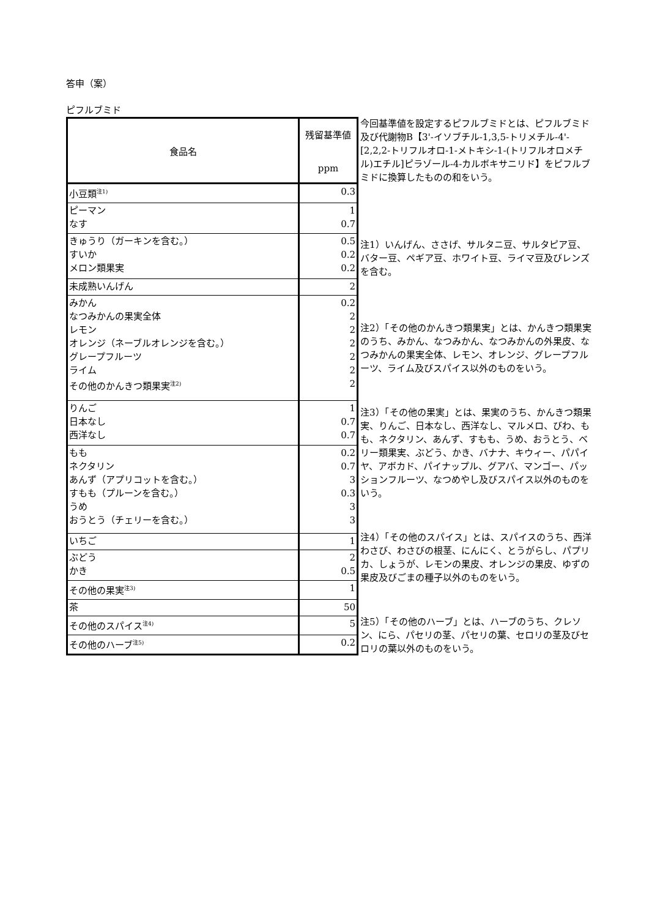答申（案）
ピフルブミド
| 食品名 | 残留基準値 ppm |
| --- | --- |
| 小豆類<sup>注1)</sup> | 0.3 |
| ピーマン なす | 1 0.7 |
| きゅうり（ガーキンを含む。） すいか メロン類果実 | 0.5 0.2 0.2 |
| 未成熟いんげん | 2 |
| みかん なつみかんの果実全体 レモン オレンジ（ネーブルオレンジを含む。） グレープフルーツ ライム その他のかんきつ類果実<sup>注2)</sup> | 0.2 2 2 2 2 2 2 |
| りんご 日本なし 西洋なし | 1 0.7 0.7 |
| もも ネクタリン あんず（アプリコットを含む。） すもも（プルーンを含む。） うめ おうとう（チェリーを含む。） | 0.2 0.7 3 0.3 3 3 |
| いちご | 1 |
| ぶどう かき | 2 0.5 |
| その他の果実<sup>注3)</sup> | 1 |
| 茶 | 50 |
| その他のスパイス<sup>注4)</sup> | 5 |
| その他のハーブ<sup>注5)</sup> | 0.2 |
今回基準値を設定するピフルブミドとは、ピフルブミド及び代謝物B【3'-イソブチル-1,3,5-トリメチル-4'-[2,2,2-トリフルオロ-1-メトキシ-1-(トリフルオロメチル)エチル]ピラゾール-4-カルボキサニリド】をピフルブミドに換算したものの和をいう。
注1）いんげん、ささげ、サルタニ豆、サルタピア豆、バター豆、ペギア豆、ホワイト豆、ライマ豆及びレンズを含む。
注2）「その他のかんきつ類果実」とは、かんきつ類果実のうち、みかん、なつみかん、なつみかんの外果皮、なつみかんの果実全体、レモン、オレンジ、グレープフルーツ、ライム及びスパイス以外のものをいう。
注3）「その他の果実」とは、果実のうち、かんきつ類果実、りんご、日本なし、西洋なし、マルメロ、びわ、もも、ネクタリン、あんず、すもも、うめ、おうとう、ベリー類果実、ぶどう、かき、バナナ、キウィー、パパイヤ、アボカド、パイナップル、グアバ、マンゴー、パッションフルーツ、なつめやし及びスパイス以外のものをいう。
注4）「その他のスパイス」とは、スパイスのうち、西洋わさび、わさびの根茎、にんにく、とうがらし、パプリカ、しょうが、レモンの果皮、オレンジの果皮、ゆずの果皮及びごまの種子以外のものをいう。
注5）「その他のハーブ」とは、ハーブのうち、クレソン、にら、パセリの茎、パセリの葉、セロリの茎及びセロリの葉以外のものをいう。